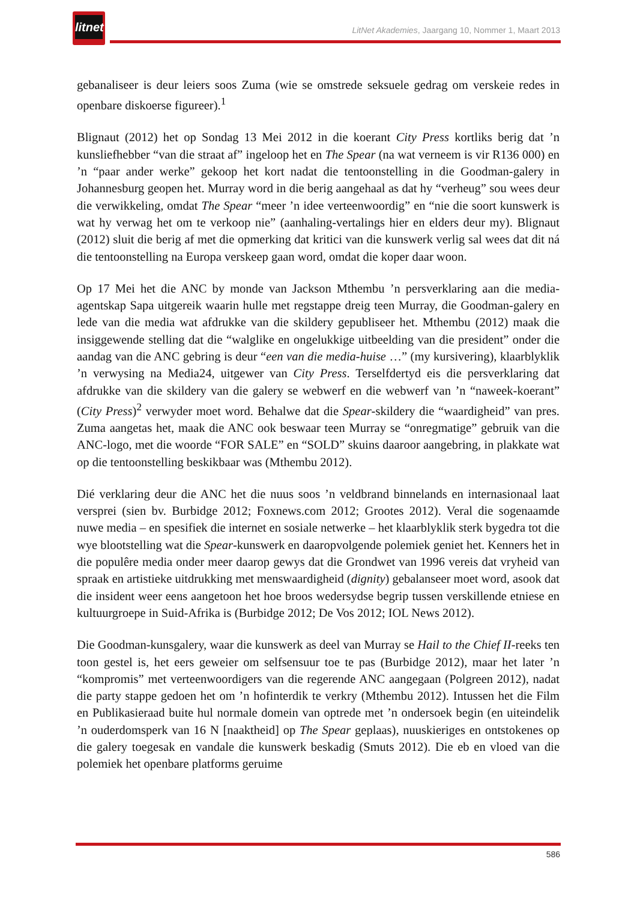litnet
LitNet Akademies, Jaargang 10, Nommer 1, Maart 2013
gebanaliseer is deur leiers soos Zuma (wie se omstrede seksuele gedrag om verskeie redes in openbare diskoerse figureer).<sup>1</sup>
Blignaut (2012) het op Sondag 13 Mei 2012 in die koerant City Press kortliks berig dat ’n kunsliefhebber “van die straat af” ingeloop het en The Spear (na wat verneem is vir R136 000) en ’n “paar ander werke” gekoop het kort nadat die tentoonstelling in die Goodman-galery in Johannesburg geopen het. Murray word in die berig aangehaal as dat hy “verheug” sou wees deur die verwikkeling, omdat The Spear “meer ’n idee verteenwoordig” en “nie die soort kunswerk is wat hy verwag het om te verkoop nie” (aanhaling-vertalings hier en elders deur my). Blignaut (2012) sluit die berig af met die opmerking dat kritici van die kunswerk verlig sal wees dat dit ná die tentoonstelling na Europa verskeep gaan word, omdat die koper daar woon.
Op 17 Mei het die ANC by monde van Jackson Mthembu ’n persverklaring aan die media-agentskap Sapa uitgereik waarin hulle met regstappe dreig teen Murray, die Goodman-galery en lede van die media wat afdrukke van die skildery gepubliseer het. Mthembu (2012) maak die insiggewende stelling dat die “walglike en ongelukkige uitbeelding van die president” onder die aandag van die ANC gebring is deur “een van die media-huise …” (my kursivering), klaarblyklik ’n verwysing na Media24, uitgewer van City Press. Terselfdertyd eis die persverklaring dat afdrukke van die skildery van die galery se webwerf en die webwerf van ’n “naweek-koerant” (City Press)<sup>2</sup> verwyder moet word. Behalwe dat die Spear-skildery die “waardigheid” van pres. Zuma aangetas het, maak die ANC ook beswaar teen Murray se “onregmatige” gebruik van die ANC-logo, met die woorde “FOR SALE” en “SOLD” skuins daaroor aangebring, in plakkate wat op die tentoonstelling beskikbaar was (Mthembu 2012).
Dié verklaring deur die ANC het die nuus soos ’n veldbrand binnelands en internasionaal laat versprei (sien bv. Burbidge 2012; Foxnews.com 2012; Grootes 2012). Veral die sogenaamde nuwe media – en spesifiek die internet en sosiale netwerke – het klaarblyklik sterk bygedra tot die wye blootstelling wat die Spear-kunswerk en daaropvolgende polemiek geniet het. Kenners het in die populêre media onder meer daarop gewys dat die Grondwet van 1996 vereis dat vryheid van spraak en artistieke uitdrukking met menswaardigheid (dignity) gebalanseer moet word, asook dat die insident weer eens aangetoon het hoe broos wedersydse begrip tussen verskillende etniese en kultuurgroepe in Suid-Afrika is (Burbidge 2012; De Vos 2012; IOL News 2012).
Die Goodman-kunsgalery, waar die kunswerk as deel van Murray se Hail to the Chief II-reeks ten toon gestel is, het eers geweier om selfsensuur toe te pas (Burbidge 2012), maar het later ’n “kompromis” met verteenwoordigers van die regerende ANC aangegaan (Polgreen 2012), nadat die party stappe gedoen het om ’n hofinterdik te verkry (Mthembu 2012). Intussen het die Film en Publikasieraad buite hul normale domein van optrede met ’n ondersoek begin (en uiteindelik ’n ouderdomsperk van 16 N [naaktheid] op The Spear geplaas), nuuskieriges en ontstokenes op die galery toegesak en vandale die kunswerk beskadig (Smuts 2012). Die eb en vloed van die polemiek het openbare platforms geruime
586